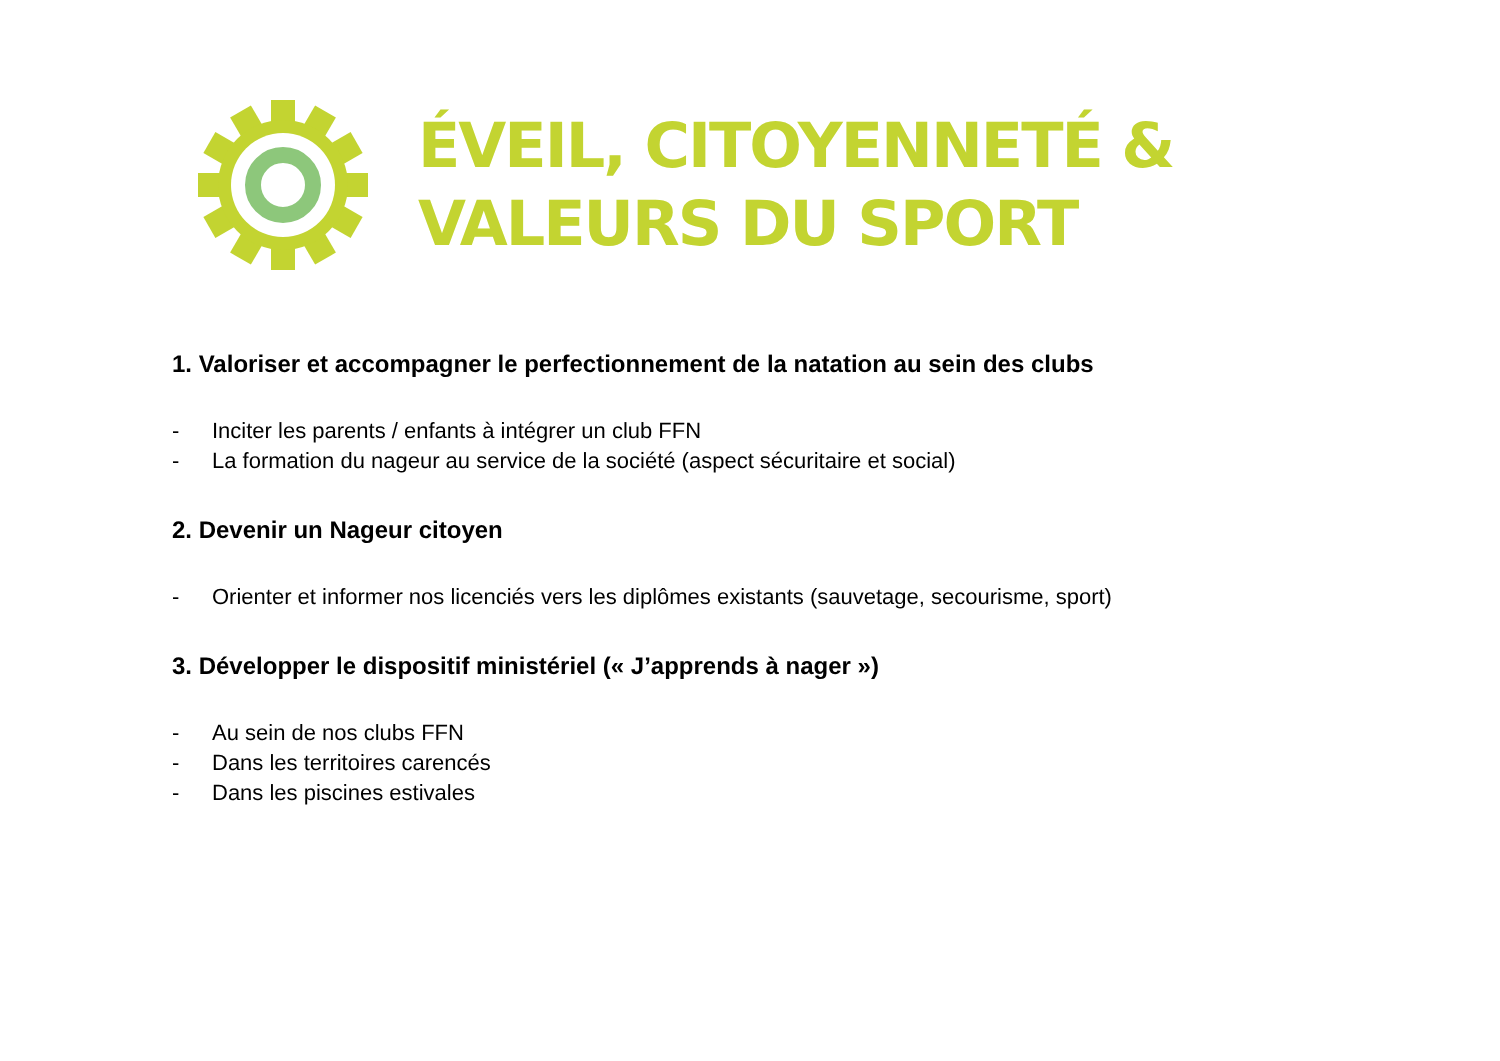ÉVEIL, CITOYENNETÉ &
VALEURS DU SPORT
1. Valoriser et accompagner le perfectionnement de la natation au sein des clubs
- Inciter les parents / enfants à intégrer un club FFN
- La formation du nageur au service de la société (aspect sécuritaire et social)
2. Devenir un Nageur citoyen
- Orienter et informer nos licenciés vers les diplômes existants (sauvetage, secourisme, sport)
3. Développer le dispositif ministériel (« J’apprends à nager »)
- Au sein de nos clubs FFN
- Dans les territoires carencés
- Dans les piscines estivales